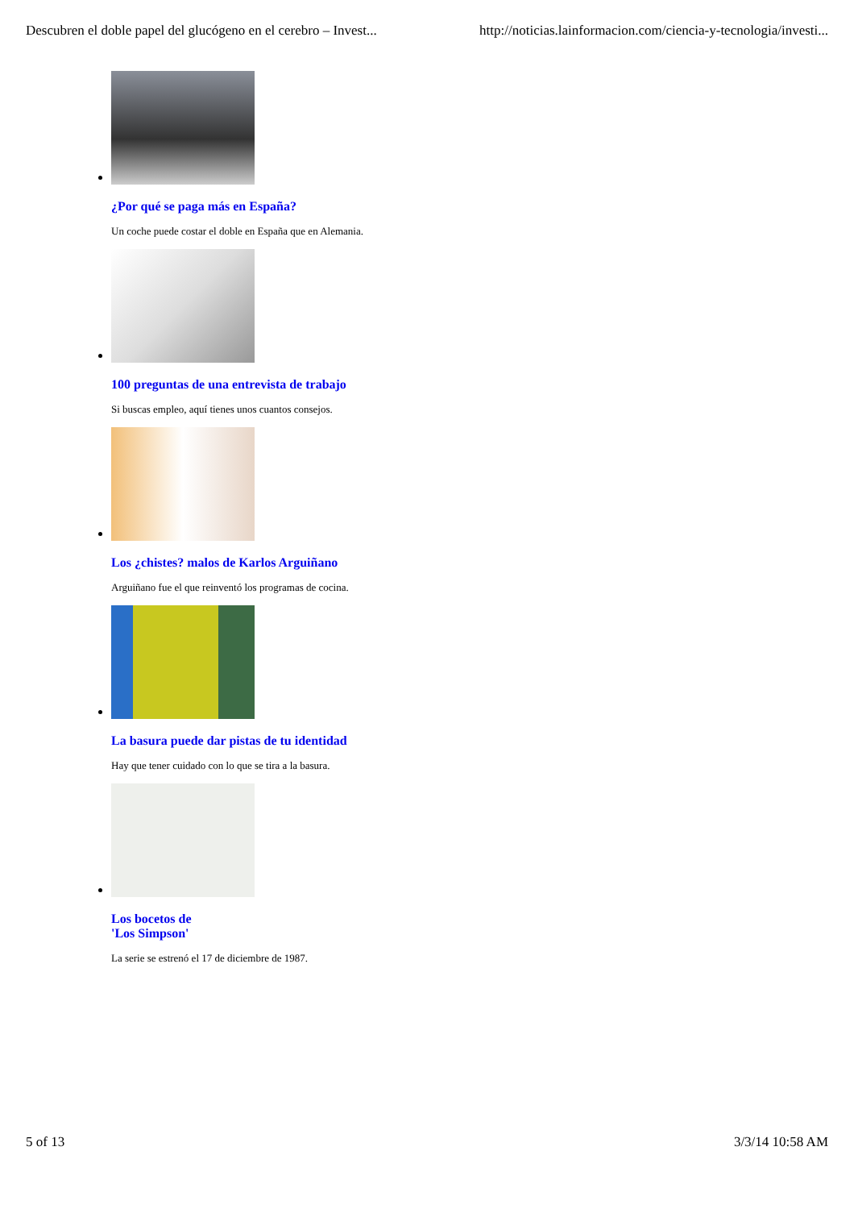Descubren el doble papel del glucógeno en el cerebro – Invest... http://noticias.lainformacion.com/ciencia-y-tecnologia/investi...
¿Por qué se paga más en España?
Un coche puede costar el doble en España que en Alemania.
100 preguntas de una entrevista de trabajo
Si buscas empleo, aquí tienes unos cuantos consejos.
Los ¿chistes? malos de Karlos Arguiñano
Arguiñano fue el que reinventó los programas de cocina.
La basura puede dar pistas de tu identidad
Hay que tener cuidado con lo que se tira a la basura.
Los bocetos de
'Los Simpson'
La serie se estrenó el 17 de diciembre de 1987.
5 of 13 3/3/14 10:58 AM